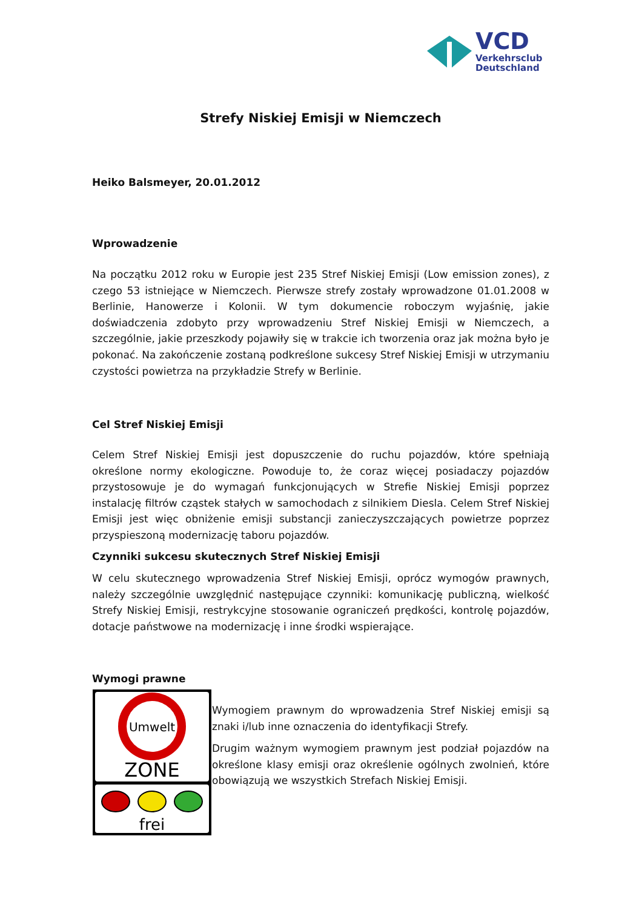VCD
Verkehrsclub
Deutschland
Strefy Niskiej Emisji w Niemczech
Heiko Balsmeyer, 20.01.2012
Wprowadzenie
Na początku 2012 roku w Europie jest 235 Stref Niskiej Emisji (Low emission zones), z czego 53 istniejące w Niemczech. Pierwsze strefy zostały wprowadzone 01.01.2008 w Berlinie, Hanowerze i Kolonii. W tym dokumencie roboczym wyjaśnię, jakie doświadczenia zdobyto przy wprowadzeniu Stref Niskiej Emisji w Niemczech, a szczególnie, jakie przeszkody pojawiły się w trakcie ich tworzenia oraz jak można było je pokonać. Na zakończenie zostaną podkreślone sukcesy Stref Niskiej Emisji w utrzymaniu czystości powietrza na przykładzie Strefy w Berlinie.
Cel Stref Niskiej Emisji
Celem Stref Niskiej Emisji jest dopuszczenie do ruchu pojazdów, które spełniają określone normy ekologiczne. Powoduje to, że coraz więcej posiadaczy pojazdów przystosowuje je do wymagań funkcjonujących w Strefie Niskiej Emisji poprzez instalację filtrów cząstek stałych w samochodach z silnikiem Diesla. Celem Stref Niskiej Emisji jest więc obniżenie emisji substancji zanieczyszczających powietrze poprzez przyspieszoną modernizację taboru pojazdów.
Czynniki sukcesu skutecznych Stref Niskiej Emisji
W celu skutecznego wprowadzenia Stref Niskiej Emisji, oprócz wymogów prawnych, należy szczególnie uwzględnić następujące czynniki: komunikację publiczną, wielkość Strefy Niskiej Emisji, restrykcyjne stosowanie ograniczeń prędkości, kontrolę pojazdów, dotacje państwowe na modernizację i inne środki wspierające.
Wymogi prawne
Umwelt
ZONE
frei
Wymogiem prawnym do wprowadzenia Stref Niskiej emisji są znaki i/lub inne oznaczenia do identyfikacji Strefy.
Drugim ważnym wymogiem prawnym jest podział pojazdów na określone klasy emisji oraz określenie ogólnych zwolnień, które obowiązują we wszystkich Strefach Niskiej Emisji.